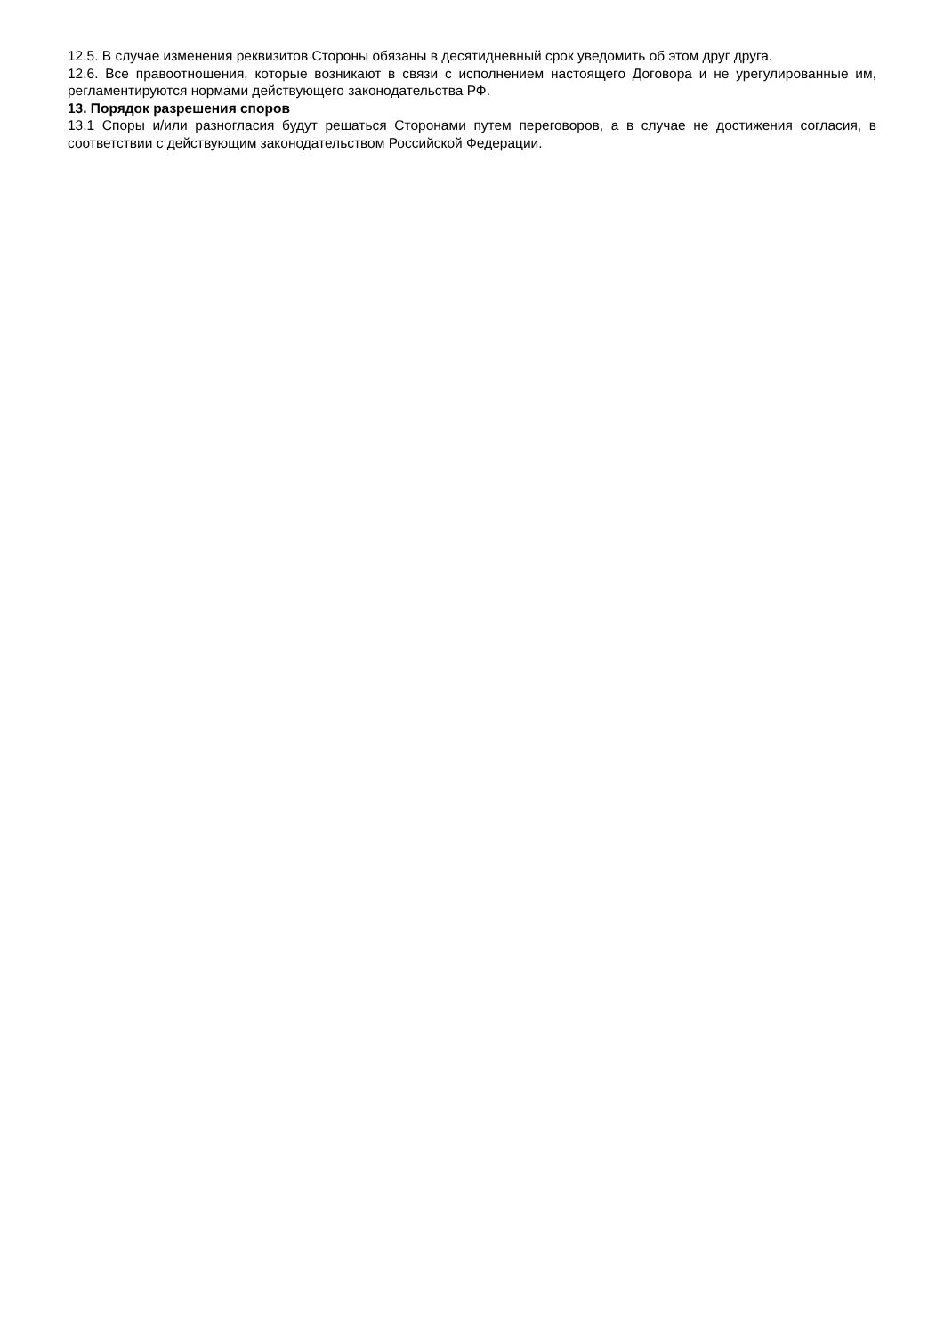12.5. В случае изменения реквизитов Стороны обязаны в десятидневный срок уведомить об этом друг друга.
12.6. Все правоотношения, которые возникают в связи с исполнением настоящего Договора и не урегулированные им, регламентируются нормами действующего законодательства РФ.
13. Порядок разрешения споров
13.1 Споры и/или разногласия будут решаться Сторонами путем переговоров, а в случае не достижения согласия, в соответствии с действующим законодательством Российской Федерации.